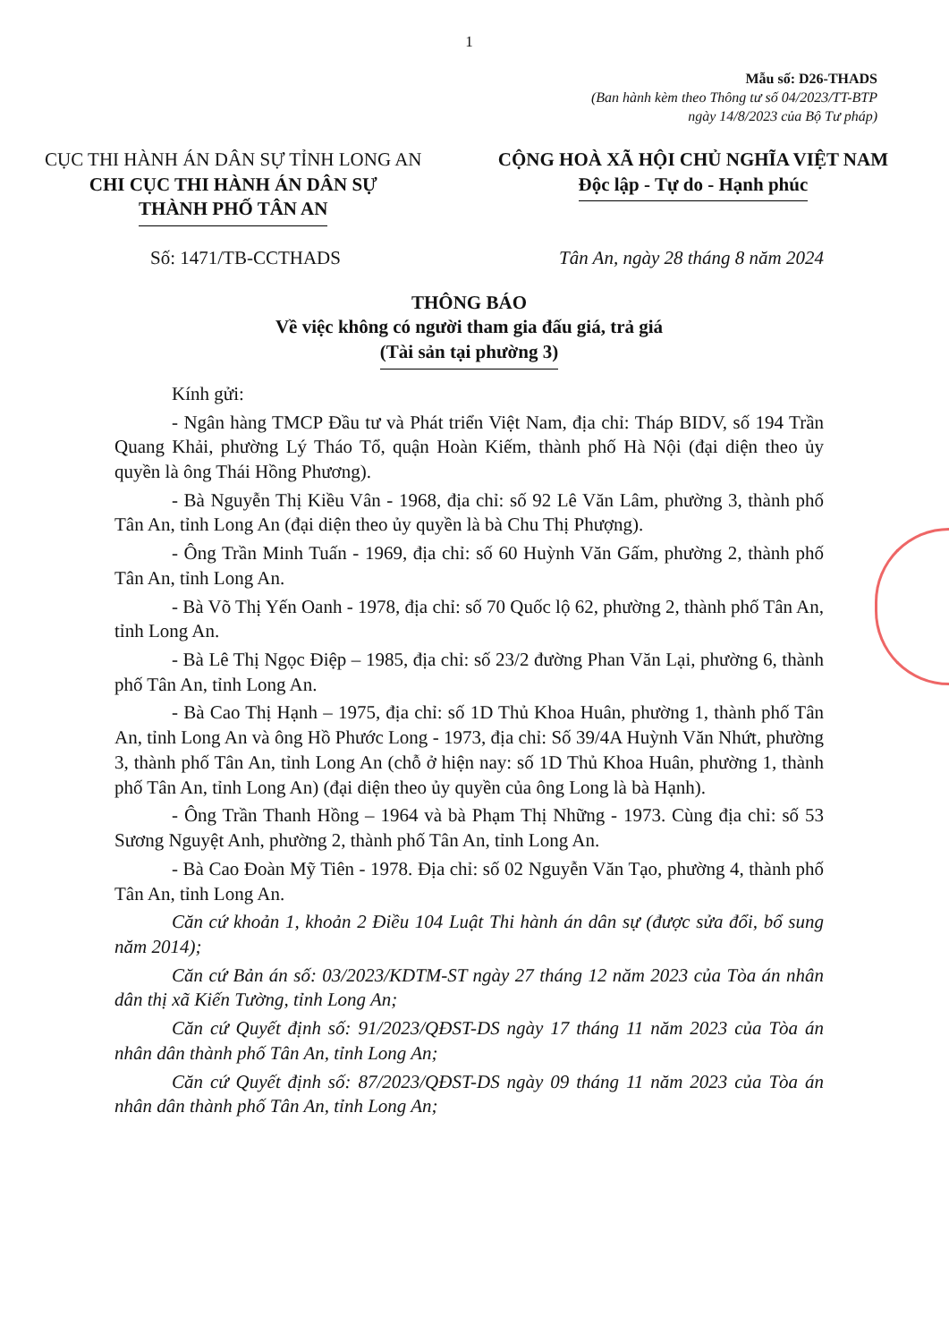1
Mẫu số: D26-THADS
(Ban hành kèm theo Thông tư số 04/2023/TT-BTP
ngày 14/8/2023 của Bộ Tư pháp)
CỤC THI HÀNH ÁN DÂN SỰ TỈNH LONG AN
CHI CỤC THI HÀNH ÁN DÂN SỰ
THÀNH PHỐ TÂN AN
CỘNG HOÀ XÃ HỘI CHỦ NGHĨA VIỆT NAM
Độc lập - Tự do - Hạnh phúc
Số: 1471/TB-CCTHADS Tân An, ngày 28 tháng 8 năm 2024
THÔNG BÁO
Về việc không có người tham gia đấu giá, trả giá
(Tài sản tại phường 3)
Kính gửi:
- Ngân hàng TMCP Đầu tư và Phát triển Việt Nam, địa chỉ: Tháp BIDV, số 194 Trần Quang Khải, phường Lý Tháo Tổ, quận Hoàn Kiếm, thành phố Hà Nội (đại diện theo ủy quyền là ông Thái Hồng Phương).
- Bà Nguyễn Thị Kiều Vân - 1968, địa chỉ: số 92 Lê Văn Lâm, phường 3, thành phố Tân An, tỉnh Long An (đại diện theo ủy quyền là bà Chu Thị Phượng).
- Ông Trần Minh Tuấn - 1969, địa chỉ: số 60 Huỳnh Văn Gấm, phường 2, thành phố Tân An, tỉnh Long An.
- Bà Võ Thị Yến Oanh - 1978, địa chỉ: số 70 Quốc lộ 62, phường 2, thành phố Tân An, tỉnh Long An.
- Bà Lê Thị Ngọc Điệp – 1985, địa chỉ: số 23/2 đường Phan Văn Lại, phường 6, thành phố Tân An, tỉnh Long An.
- Bà Cao Thị Hạnh – 1975, địa chỉ: số 1D Thủ Khoa Huân, phường 1, thành phố Tân An, tỉnh Long An và ông Hồ Phước Long - 1973, địa chỉ: Số 39/4A Huỳnh Văn Nhứt, phường 3, thành phố Tân An, tỉnh Long An (chỗ ở hiện nay: số 1D Thủ Khoa Huân, phường 1, thành phố Tân An, tỉnh Long An) (đại diện theo ủy quyền của ông Long là bà Hạnh).
- Ông Trần Thanh Hồng – 1964 và bà Phạm Thị Những - 1973. Cùng địa chỉ: số 53 Sương Nguyệt Anh, phường 2, thành phố Tân An, tỉnh Long An.
- Bà Cao Đoàn Mỹ Tiên - 1978. Địa chỉ: số 02 Nguyễn Văn Tạo, phường 4, thành phố Tân An, tỉnh Long An.
Căn cứ khoản 1, khoản 2 Điều 104 Luật Thi hành án dân sự (được sửa đổi, bổ sung năm 2014);
Căn cứ Bản án số: 03/2023/KDTM-ST ngày 27 tháng 12 năm 2023 của Tòa án nhân dân thị xã Kiến Tường, tỉnh Long An;
Căn cứ Quyết định số: 91/2023/QĐST-DS ngày 17 tháng 11 năm 2023 của Tòa án nhân dân thành phố Tân An, tỉnh Long An;
Căn cứ Quyết định số: 87/2023/QĐST-DS ngày 09 tháng 11 năm 2023 của Tòa án nhân dân thành phố Tân An, tỉnh Long An;